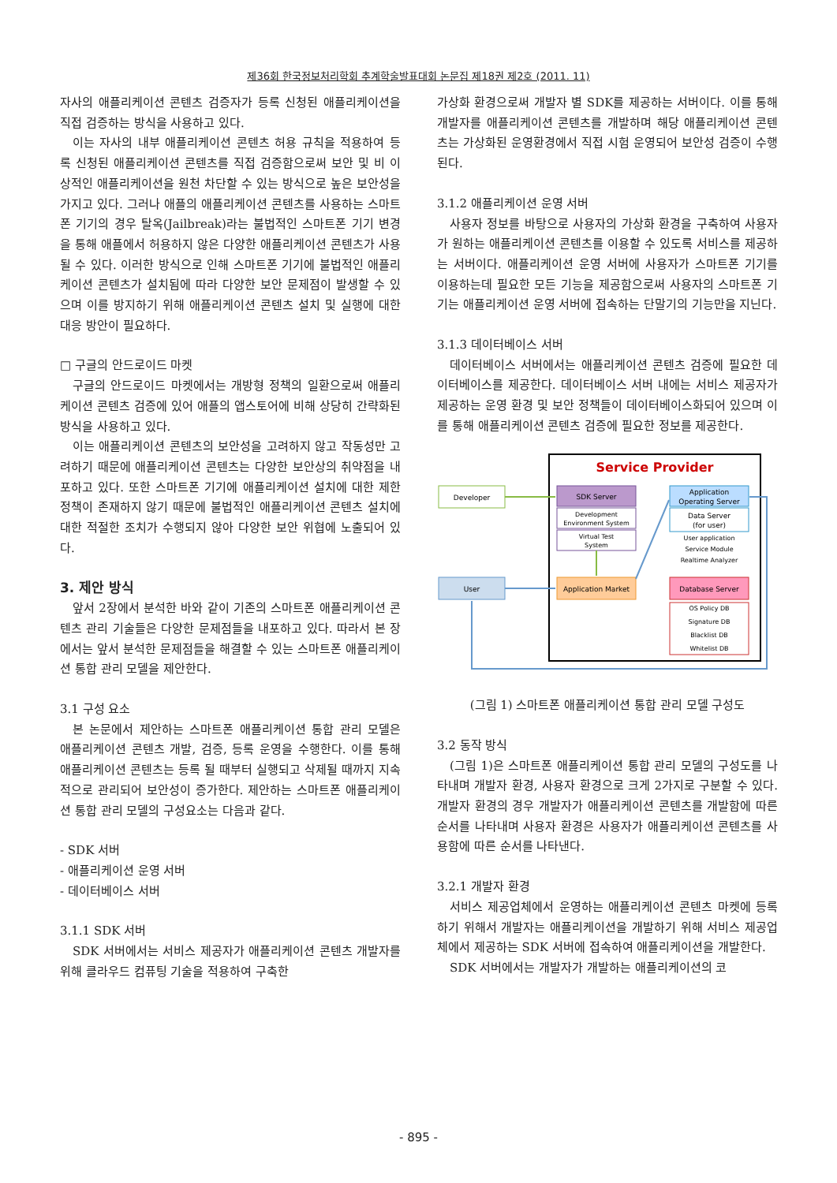제36회 한국정보처리학회 추계학술발표대회 논문집 제18권 제2호 (2011. 11)
자사의 애플리케이션 콘텐츠 검증자가 등록 신청된 애플리케이션을 직접 검증하는 방식을 사용하고 있다.
이는 자사의 내부 애플리케이션 콘텐츠 허용 규칙을 적용하여 등록 신청된 애플리케이션 콘텐츠를 직접 검증함으로써 보안 및 비 이상적인 애플리케이션을 원천 차단할 수 있는 방식으로 높은 보안성을 가지고 있다. 그러나 애플의 애플리케이션 콘텐츠를 사용하는 스마트폰 기기의 경우 탈옥(Jailbreak)라는 불법적인 스마트폰 기기 변경을 통해 애플에서 허용하지 않은 다양한 애플리케이션 콘텐츠가 사용될 수 있다. 이러한 방식으로 인해 스마트폰 기기에 불법적인 애플리케이션 콘텐츠가 설치됨에 따라 다양한 보안 문제점이 발생할 수 있으며 이를 방지하기 위해 애플리케이션 콘텐츠 설치 및 실행에 대한 대응 방안이 필요하다.
□ 구글의 안드로이드 마켓
구글의 안드로이드 마켓에서는 개방형 정책의 일환으로써 애플리케이션 콘텐츠 검증에 있어 애플의 앱스토어에 비해 상당히 간략화된 방식을 사용하고 있다.
이는 애플리케이션 콘텐츠의 보안성을 고려하지 않고 작동성만 고려하기 때문에 애플리케이션 콘텐츠는 다양한 보안상의 취약점을 내포하고 있다. 또한 스마트폰 기기에 애플리케이션 설치에 대한 제한 정책이 존재하지 않기 때문에 불법적인 애플리케이션 콘텐츠 설치에 대한 적절한 조치가 수행되지 않아 다양한 보안 위협에 노출되어 있다.
3. 제안 방식
앞서 2장에서 분석한 바와 같이 기존의 스마트폰 애플리케이션 콘텐츠 관리 기술들은 다양한 문제점들을 내포하고 있다. 따라서 본 장에서는 앞서 분석한 문제점들을 해결할 수 있는 스마트폰 애플리케이션 통합 관리 모델을 제안한다.
3.1 구성 요소
본 논문에서 제안하는 스마트폰 애플리케이션 통합 관리 모델은 애플리케이션 콘텐츠 개발, 검증, 등록 운영을 수행한다. 이를 통해 애플리케이션 콘텐츠는 등록 될 때부터 실행되고 삭제될 때까지 지속적으로 관리되어 보안성이 증가한다. 제안하는 스마트폰 애플리케이션 통합 관리 모델의 구성요소는 다음과 같다.
- SDK 서버
- 애플리케이션 운영 서버
- 데이터베이스 서버
3.1.1 SDK 서버
SDK 서버에서는 서비스 제공자가 애플리케이션 콘텐츠 개발자를 위해 클라우드 컴퓨팅 기술을 적용하여 구축한
가상화 환경으로써 개발자 별 SDK를 제공하는 서버이다. 이를 통해 개발자를 애플리케이션 콘텐츠를 개발하며 해당 애플리케이션 콘텐츠는 가상화된 운영환경에서 직접 시험 운영되어 보안성 검증이 수행된다.
3.1.2 애플리케이션 운영 서버
사용자 정보를 바탕으로 사용자의 가상화 환경을 구축하여 사용자가 원하는 애플리케이션 콘텐츠를 이용할 수 있도록 서비스를 제공하는 서버이다. 애플리케이션 운영 서버에 사용자가 스마트폰 기기를 이용하는데 필요한 모든 기능을 제공함으로써 사용자의 스마트폰 기기는 애플리케이션 운영 서버에 접속하는 단말기의 기능만을 지닌다.
3.1.3 데이터베이스 서버
데이터베이스 서버에서는 애플리케이션 콘텐츠 검증에 필요한 데이터베이스를 제공한다. 데이터베이스 서버 내에는 서비스 제공자가 제공하는 운영 환경 및 보안 정책들이 데이터베이스화되어 있으며 이를 통해 애플리케이션 콘텐츠 검증에 필요한 정보를 제공한다.
Service Provider
Developer
User
SDK Server
Development
Environment System
Virtual Test
System
Application Market
Application
Operating Server
Data Server
(for user)
User application
Service Module
Realtime Analyzer
Database Server
OS Policy DB
Signature DB
Blacklist DB
Whitelist DB
(그림 1) 스마트폰 애플리케이션 통합 관리 모델 구성도
3.2 동작 방식
(그림 1)은 스마트폰 애플리케이션 통합 관리 모델의 구성도를 나타내며 개발자 환경, 사용자 환경으로 크게 2가지로 구분할 수 있다. 개발자 환경의 경우 개발자가 애플리케이션 콘텐츠를 개발함에 따른 순서를 나타내며 사용자 환경은 사용자가 애플리케이션 콘텐츠를 사용함에 따른 순서를 나타낸다.
3.2.1 개발자 환경
서비스 제공업체에서 운영하는 애플리케이션 콘텐츠 마켓에 등록하기 위해서 개발자는 애플리케이션을 개발하기 위해 서비스 제공업체에서 제공하는 SDK 서버에 접속하여 애플리케이션을 개발한다.
SDK 서버에서는 개발자가 개발하는 애플리케이션의 코
- 895 -